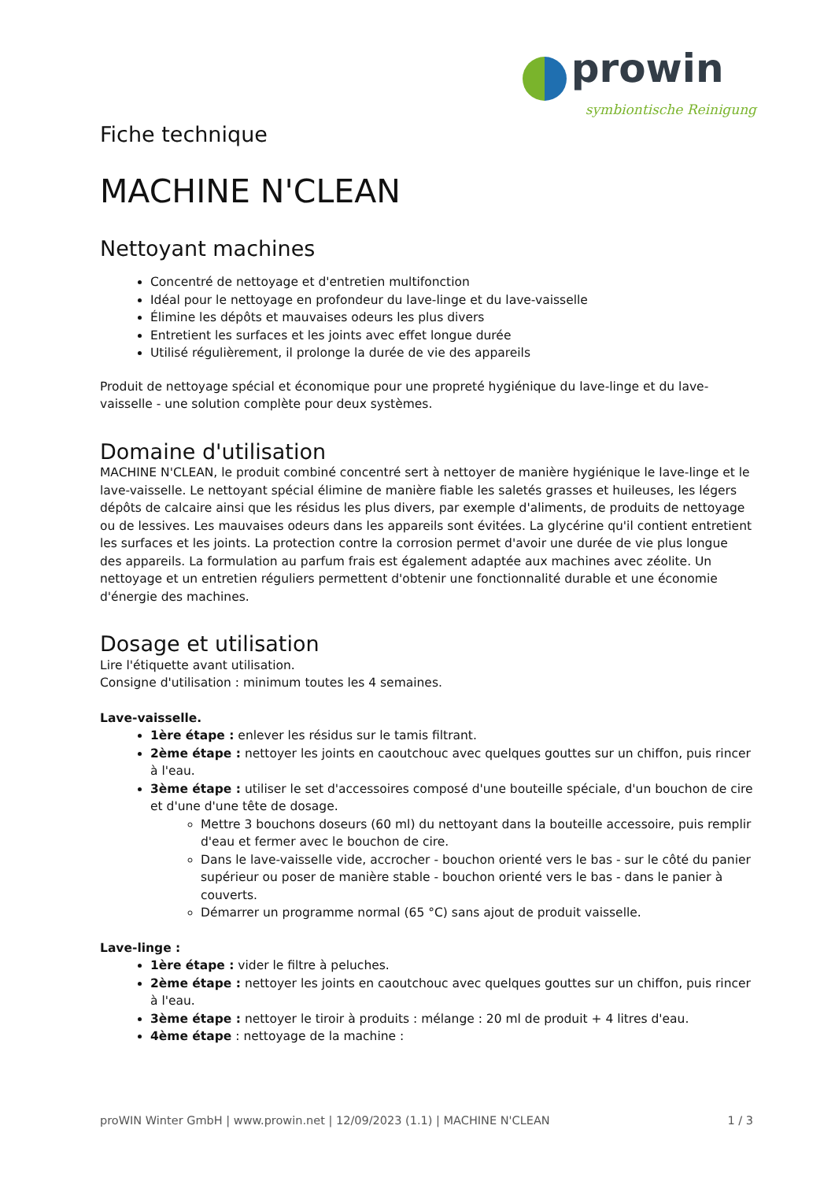prowin
symbiontische Reinigung
Fiche technique
MACHINE N'CLEAN
Nettoyant machines
Concentré de nettoyage et d'entretien multifonction
Idéal pour le nettoyage en profondeur du lave-linge et du lave-vaisselle
Élimine les dépôts et mauvaises odeurs les plus divers
Entretient les surfaces et les joints avec effet longue durée
Utilisé régulièrement, il prolonge la durée de vie des appareils
Produit de nettoyage spécial et économique pour une propreté hygiénique du lave-linge et du lave-vaisselle - une solution complète pour deux systèmes.
Domaine d'utilisation
MACHINE N'CLEAN, le produit combiné concentré sert à nettoyer de manière hygiénique le lave-linge et le lave-vaisselle. Le nettoyant spécial élimine de manière fiable les saletés grasses et huileuses, les légers dépôts de calcaire ainsi que les résidus les plus divers, par exemple d'aliments, de produits de nettoyage ou de lessives. Les mauvaises odeurs dans les appareils sont évitées. La glycérine qu'il contient entretient les surfaces et les joints. La protection contre la corrosion permet d'avoir une durée de vie plus longue des appareils. La formulation au parfum frais est également adaptée aux machines avec zéolite. Un nettoyage et un entretien réguliers permettent d'obtenir une fonctionnalité durable et une économie d'énergie des machines.
Dosage et utilisation
Lire l'étiquette avant utilisation.
Consigne d'utilisation : minimum toutes les 4 semaines.
Lave-vaisselle.
1ère étape : enlever les résidus sur le tamis filtrant.
2ème étape : nettoyer les joints en caoutchouc avec quelques gouttes sur un chiffon, puis rincer à l'eau.
3ème étape : utiliser le set d'accessoires composé d'une bouteille spéciale, d'un bouchon de cire et d'une d'une tête de dosage.
Mettre 3 bouchons doseurs (60 ml) du nettoyant dans la bouteille accessoire, puis remplir d'eau et fermer avec le bouchon de cire.
Dans le lave-vaisselle vide, accrocher - bouchon orienté vers le bas - sur le côté du panier supérieur ou poser de manière stable - bouchon orienté vers le bas - dans le panier à couverts.
Démarrer un programme normal (65 °C) sans ajout de produit vaisselle.
Lave-linge :
1ère étape : vider le filtre à peluches.
2ème étape : nettoyer les joints en caoutchouc avec quelques gouttes sur un chiffon, puis rincer à l'eau.
3ème étape : nettoyer le tiroir à produits : mélange : 20 ml de produit + 4 litres d'eau.
4ème étape : nettoyage de la machine :
proWIN Winter GmbH | www.prowin.net | 12/09/2023 (1.1) | MACHINE N'CLEAN 1 / 3